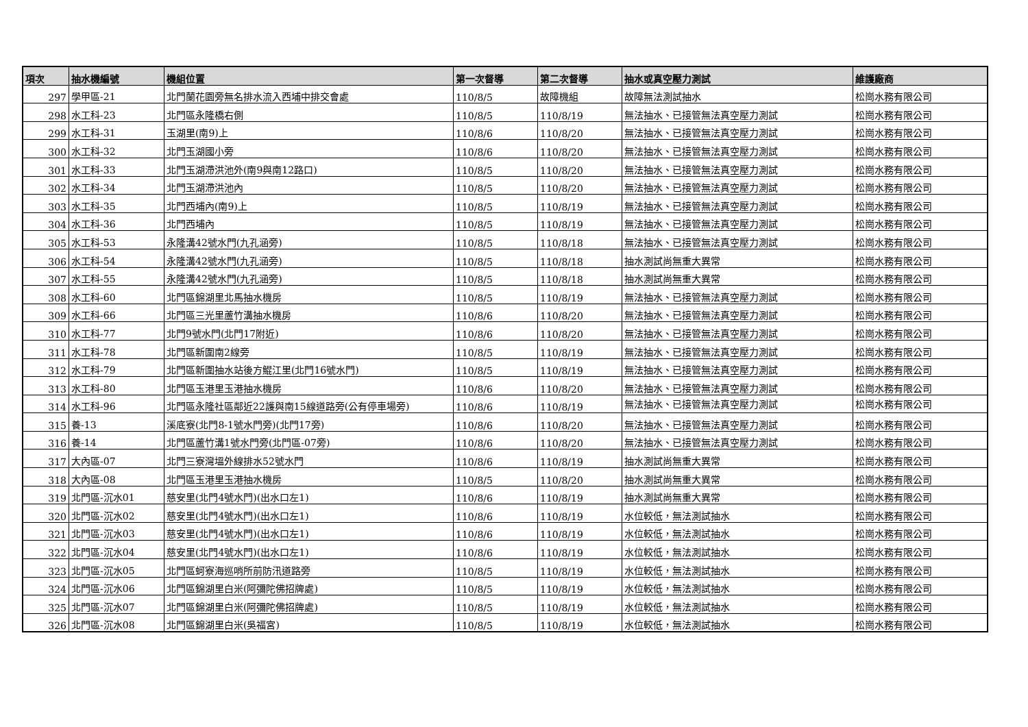| 項次 | 抽水機編號 | 機組位置 | 第一次督導 | 第二次督導 | 抽水或真空壓力測試 | 維護廠商 |
| --- | --- | --- | --- | --- | --- | --- |
| 297 | 學甲區-21 | 北門蘭花園旁無名排水流入西埔中排交會處 | 110/8/5 | 故障機組 | 故障無法測試抽水 | 松崗水務有限公司 |
| 298 | 水工科-23 | 北門區永隆橋右側 | 110/8/5 | 110/8/19 | 無法抽水、已接管無法真空壓力測試 | 松崗水務有限公司 |
| 299 | 水工科-31 | 玉湖里(南9)上 | 110/8/6 | 110/8/20 | 無法抽水、已接管無法真空壓力測試 | 松崗水務有限公司 |
| 300 | 水工科-32 | 北門玉湖國小旁 | 110/8/6 | 110/8/20 | 無法抽水、已接管無法真空壓力測試 | 松崗水務有限公司 |
| 301 | 水工科-33 | 北門玉湖滯洪池外(南9與南12路口) | 110/8/5 | 110/8/20 | 無法抽水、已接管無法真空壓力測試 | 松崗水務有限公司 |
| 302 | 水工科-34 | 北門玉湖滯洪池內 | 110/8/5 | 110/8/20 | 無法抽水、已接管無法真空壓力測試 | 松崗水務有限公司 |
| 303 | 水工科-35 | 北門西埔內(南9)上 | 110/8/5 | 110/8/19 | 無法抽水、已接管無法真空壓力測試 | 松崗水務有限公司 |
| 304 | 水工科-36 | 北門西埔內 | 110/8/5 | 110/8/19 | 無法抽水、已接管無法真空壓力測試 | 松崗水務有限公司 |
| 305 | 水工科-53 | 永隆溝42號水門(九孔涵旁) | 110/8/5 | 110/8/18 | 無法抽水、已接管無法真空壓力測試 | 松崗水務有限公司 |
| 306 | 水工科-54 | 永隆溝42號水門(九孔涵旁) | 110/8/5 | 110/8/18 | 抽水測試尚無重大異常 | 松崗水務有限公司 |
| 307 | 水工科-55 | 永隆溝42號水門(九孔涵旁) | 110/8/5 | 110/8/18 | 抽水測試尚無重大異常 | 松崗水務有限公司 |
| 308 | 水工科-60 | 北門區錦湖里北馬抽水機房 | 110/8/5 | 110/8/19 | 無法抽水、已接管無法真空壓力測試 | 松崗水務有限公司 |
| 309 | 水工科-66 | 北門區三光里蘆竹溝抽水機房 | 110/8/6 | 110/8/20 | 無法抽水、已接管無法真空壓力測試 | 松崗水務有限公司 |
| 310 | 水工科-77 | 北門9號水門(北門17附近) | 110/8/6 | 110/8/20 | 無法抽水、已接管無法真空壓力測試 | 松崗水務有限公司 |
| 311 | 水工科-78 | 北門區新圍南2線旁 | 110/8/5 | 110/8/19 | 無法抽水、已接管無法真空壓力測試 | 松崗水務有限公司 |
| 312 | 水工科-79 | 北門區新圍抽水站後方鯤江里(北門16號水門) | 110/8/5 | 110/8/19 | 無法抽水、已接管無法真空壓力測試 | 松崗水務有限公司 |
| 313 | 水工科-80 | 北門區玉港里玉港抽水機房 | 110/8/6 | 110/8/20 | 無法抽水、已接管無法真空壓力測試 | 松崗水務有限公司 |
| 314 | 水工科-96 | 北門區永隆社區鄰近22護與南15線道路旁(公有停車場旁) | 110/8/6 | 110/8/19 | 無法抽水、已接管無法真空壓力測試 | 松崗水務有限公司 |
| 315 | 養-13 | 溪底寮(北門8-1號水門旁)(北門17旁) | 110/8/6 | 110/8/20 | 無法抽水、已接管無法真空壓力測試 | 松崗水務有限公司 |
| 316 | 養-14 | 北門區蘆竹溝1號水門旁(北門區-07旁) | 110/8/6 | 110/8/20 | 無法抽水、已接管無法真空壓力測試 | 松崗水務有限公司 |
| 317 | 大內區-07 | 北門三寮灣塭外線排水52號水門 | 110/8/6 | 110/8/19 | 抽水測試尚無重大異常 | 松崗水務有限公司 |
| 318 | 大內區-08 | 北門區玉港里玉港抽水機房 | 110/8/5 | 110/8/20 | 抽水測試尚無重大異常 | 松崗水務有限公司 |
| 319 | 北門區-沉水01 | 慈安里(北門4號水門)(出水口左1) | 110/8/6 | 110/8/19 | 抽水測試尚無重大異常 | 松崗水務有限公司 |
| 320 | 北門區-沉水02 | 慈安里(北門4號水門)(出水口左1) | 110/8/6 | 110/8/19 | 水位較低，無法測試抽水 | 松崗水務有限公司 |
| 321 | 北門區-沉水03 | 慈安里(北門4號水門)(出水口左1) | 110/8/6 | 110/8/19 | 水位較低，無法測試抽水 | 松崗水務有限公司 |
| 322 | 北門區-沉水04 | 慈安里(北門4號水門)(出水口左1) | 110/8/6 | 110/8/19 | 水位較低，無法測試抽水 | 松崗水務有限公司 |
| 323 | 北門區-沉水05 | 北門區蚵寮海巡哨所前防汛道路旁 | 110/8/5 | 110/8/19 | 水位較低，無法測試抽水 | 松崗水務有限公司 |
| 324 | 北門區-沉水06 | 北門區錦湖里白米(阿彌陀佛招牌處) | 110/8/5 | 110/8/19 | 水位較低，無法測試抽水 | 松崗水務有限公司 |
| 325 | 北門區-沉水07 | 北門區錦湖里白米(阿彌陀佛招牌處) | 110/8/5 | 110/8/19 | 水位較低，無法測試抽水 | 松崗水務有限公司 |
| 326 | 北門區-沉水08 | 北門區錦湖里白米(吳福宮) | 110/8/5 | 110/8/19 | 水位較低，無法測試抽水 | 松崗水務有限公司 |